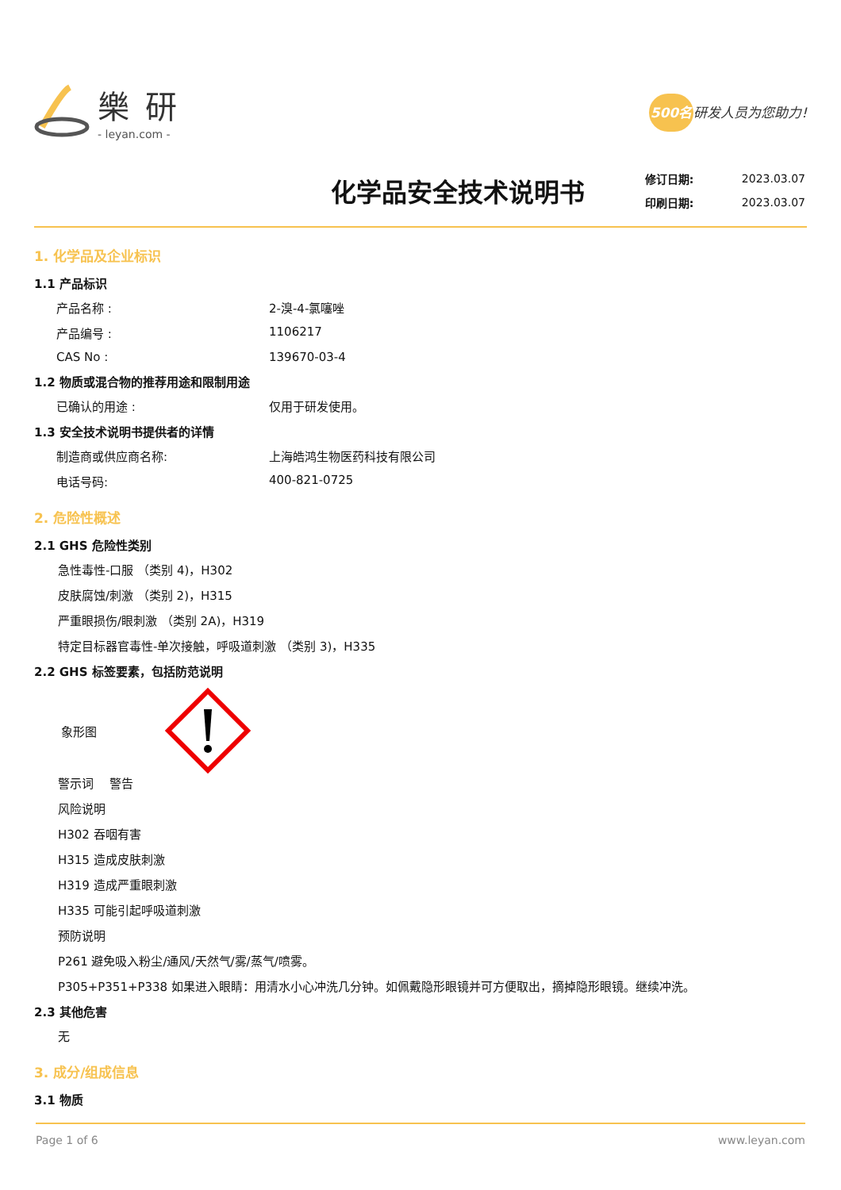樂研
- leyan.com -
500名研发人员为您助力!
化学品安全技术说明书
| 修订日期: | 2023.03.07 |
| 印刷日期: | 2023.03.07 |
1. 化学品及企业标识
1.1 产品标识
产品名称 : 2-溴-4-氯噻唑
产品编号 : 1106217
CAS No : 139670-03-4
1.2 物质或混合物的推荐用途和限制用途
已确认的用途 : 仅用于研发使用。
1.3 安全技术说明书提供者的详情
制造商或供应商名称: 上海皓鸿生物医药科技有限公司
电话号码: 400-821-0725
2. 危险性概述
2.1 GHS 危险性类别
急性毒性-口服 （类别 4)，H302
皮肤腐蚀/刺激 （类别 2)，H315
严重眼损伤/眼刺激 （类别 2A)，H319
特定目标器官毒性-单次接触，呼吸道刺激 （类别 3)，H335
2.2 GHS 标签要素，包括防范说明
象形图
警示词　 警告
风险说明
H302 吞咽有害
H315 造成皮肤刺激
H319 造成严重眼刺激
H335 可能引起呼吸道刺激
预防说明
P261 避免吸入粉尘/通风/天然气/雾/蒸气/喷雾。
P305+P351+P338 如果进入眼睛：用清水小心冲洗几分钟。如佩戴隐形眼镜并可方便取出，摘掉隐形眼镜。继续冲洗。
2.3 其他危害
无
3. 成分/组成信息
3.1 物质
Page 1 of 6 www.leyan.com